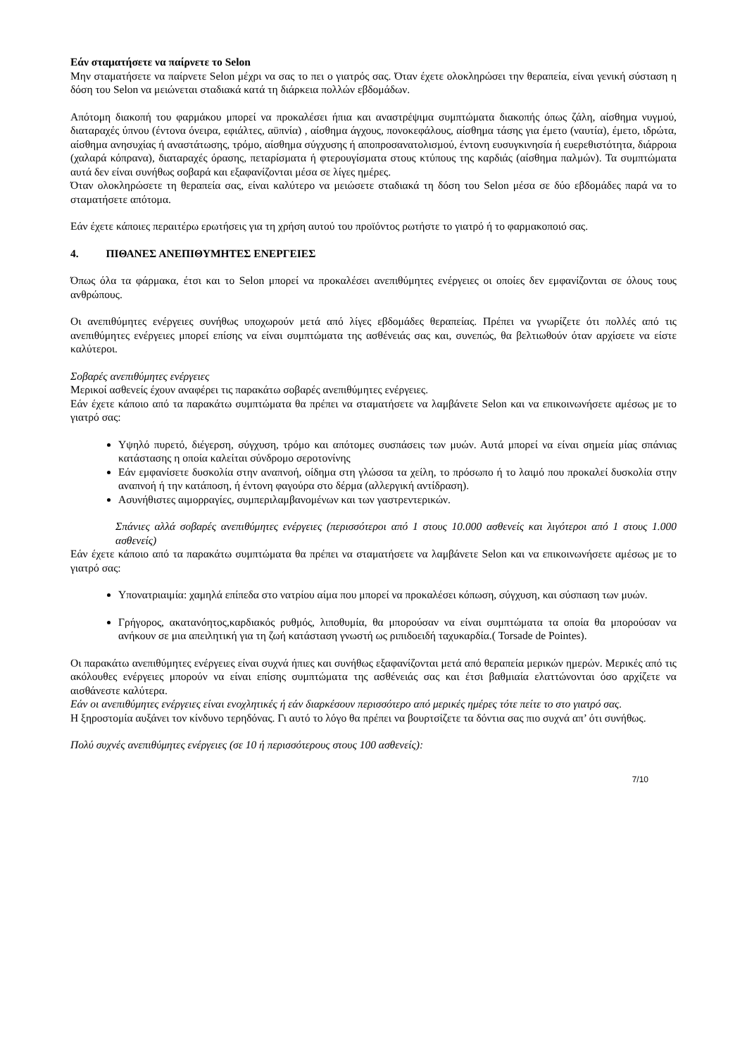Εάν σταματήσετε να παίρνετε το Selon
Μην σταματήσετε να παίρνετε Selon μέχρι να σας το πει ο γιατρός σας. Όταν έχετε ολοκληρώσει την θεραπεία, είναι γενική σύσταση η δόση του Selon να μειώνεται σταδιακά κατά τη διάρκεια πολλών εβδομάδων.
Απότομη διακοπή του φαρμάκου μπορεί να προκαλέσει ήπια και αναστρέψιμα συμπτώματα διακοπής όπως ζάλη, αίσθημα νυγμού, διαταραχές ύπνου (έντονα όνειρα, εφιάλτες, αϋπνία) , αίσθημα άγχους, πονοκεφάλους, αίσθημα τάσης για έμετο (ναυτία), έμετο, ιδρώτα, αίσθημα ανησυχίας ή αναστάτωσης, τρόμο, αίσθημα σύγχυσης ή αποπροσανατολισμού, έντονη ευσυγκινησία ή ευερεθιστότητα, διάρροια (χαλαρά κόπρανα), διαταραχές όρασης, πεταρίσματα ή φτερουγίσματα στους κτύπους της καρδιάς (αίσθημα παλμών). Τα συμπτώματα αυτά δεν είναι συνήθως σοβαρά και εξαφανίζονται μέσα σε λίγες ημέρες.
Όταν ολοκληρώσετε τη θεραπεία σας, είναι καλύτερο να μειώσετε σταδιακά τη δόση του Selon μέσα σε δύο εβδομάδες παρά να το σταματήσετε απότομα.
Εάν έχετε κάποιες περαιτέρω ερωτήσεις για τη χρήση αυτού του προϊόντος ρωτήστε το γιατρό ή το φαρμακοποιό σας.
4. ΠΙΘΑΝΕΣ ΑΝΕΠΙΘΥΜΗΤΕΣ ΕΝΕΡΓΕΙΕΣ
Όπως όλα τα φάρμακα, έτσι και το Selon μπορεί να προκαλέσει ανεπιθύμητες ενέργειες οι οποίες δεν εμφανίζονται σε όλους τους ανθρώπους.
Οι ανεπιθύμητες ενέργειες συνήθως υποχωρούν μετά από λίγες εβδομάδες θεραπείας. Πρέπει να γνωρίζετε ότι πολλές από τις ανεπιθύμητες ενέργειες μπορεί επίσης να είναι συμπτώματα της ασθένειάς σας και, συνεπώς, θα βελτιωθούν όταν αρχίσετε να είστε καλύτεροι.
Σοβαρές ανεπιθύμητες ενέργειες
Μερικοί ασθενείς έχουν αναφέρει τις παρακάτω σοβαρές ανεπιθύμητες ενέργειες.
Εάν έχετε κάποιο από τα παρακάτω συμπτώματα θα πρέπει να σταματήσετε να λαμβάνετε Selon και να επικοινωνήσετε αμέσως με το γιατρό σας:
Υψηλό πυρετό, διέγερση, σύγχυση, τρόμο και απότομες συσπάσεις των μυών. Αυτά μπορεί να είναι σημεία μίας σπάνιας κατάστασης η οποία καλείται σύνδρομο σεροτονίνης
Εάν εμφανίσετε δυσκολία στην αναπνοή, οίδημα στη γλώσσα τα χείλη, το πρόσωπο ή το λαιμό που προκαλεί δυσκολία στην αναπνοή ή την κατάποση, ή έντονη φαγούρα στο δέρμα (αλλεργική αντίδραση).
Ασυνήθιστες αιμορραγίες, συμπεριλαμβανομένων και των γαστρεντερικών.
Σπάνιες αλλά σοβαρές ανεπιθύμητες ενέργειες (περισσότεροι από 1 στους 10.000 ασθενείς και λιγότεροι από 1 στους 1.000 ασθενείς)
Εάν έχετε κάποιο από τα παρακάτω συμπτώματα θα πρέπει να σταματήσετε να λαμβάνετε Selon και να επικοινωνήσετε αμέσως με το γιατρό σας:
Υπονατριαιμία: χαμηλά επίπεδα στο νατρίου αίμα που μπορεί να προκαλέσει κόπωση, σύγχυση, και σύσπαση των μυών.
Γρήγορος, ακατανόητος,καρδιακός ρυθμός, λιποθυμία, θα μπορούσαν να είναι συμπτώματα τα οποία θα μπορούσαν να ανήκουν σε μια απειλητική για τη ζωή κατάσταση γνωστή ως ριπιδοειδή ταχυκαρδία.( Torsade de Pointes).
Οι παρακάτω ανεπιθύμητες ενέργειες είναι συχνά ήπιες και συνήθως εξαφανίζονται μετά από θεραπεία μερικών ημερών. Μερικές από τις ακόλουθες ενέργειες μπορούν να είναι επίσης συμπτώματα της ασθένειάς σας και έτσι βαθμιαία ελαττώνονται όσο αρχίζετε να αισθάνεστε καλύτερα.
Εάν οι ανεπιθύμητες ενέργειες είναι ενοχλητικές ή εάν διαρκέσουν περισσότερο από μερικές ημέρες τότε πείτε το στο γιατρό σας.
Η ξηροστομία αυξάνει τον κίνδυνο τερηδόνας. Γι αυτό το λόγο θα πρέπει να βουρτσίζετε τα δόντια σας πιο συχνά απ’ ότι συνήθως.
Πολύ συχνές ανεπιθύμητες ενέργειες (σε 10 ή περισσότερους στους 100 ασθενείς):
7/10